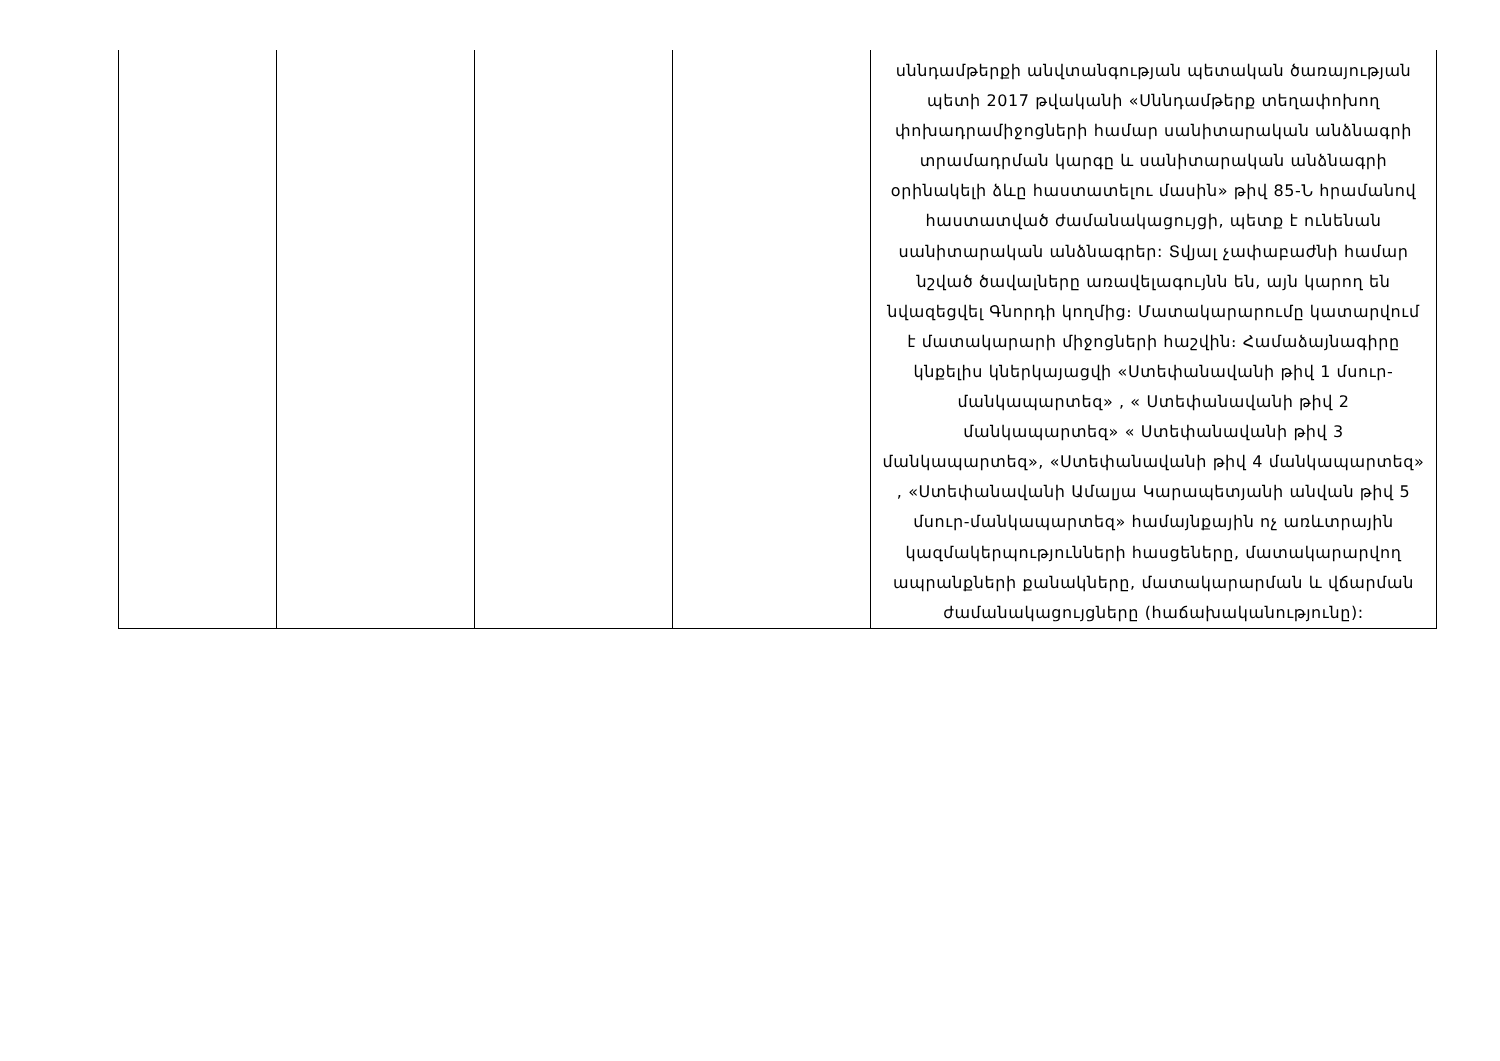| | | | | սննդամթերքի անվտանգության պետական ծառայության պետի 2017 թվականի «Սննդամթերք տեղափոխող փոխադրամիջոցների համար սանիտարական անձնագրի տրամադրման կարգը և սանիտարական անձնագրի օրինակելի ձևը հաստատելու մասին» թիվ 85-Ն հրամանով հաստատված ժամանակացույցի, պետք է ունենան սանիտարական անձնագրեր: Տվյալ չափաբաժնի համար նշված ծավալները առավելագույնն են, այն կարող են նվազեցվել Գնորդի կողմից։ Մատակարարումը կատարվում է մատակարարի միջոցների հաշվին։ Համաձայնագիրը կնքելիս կներկայացվի «Ստեփանավանի թիվ 1 մսուր-մանկապարտեզ» , « Ստեփանավանի թիվ 2 մանկապարտեզ» « Ստեփանավանի թիվ 3 մանկապարտեզ», «Ստեփանավանի թիվ 4 մանկապարտեզ» , «Ստեփանավանի Ամալյա Կարապետյանի անվան թիվ 5 մսուր-մանկապարտեզ» համայնքային ոչ առևտրային կազմակերպությունների հասցեները, մատակարարվող ապրանքների քանակները, մատակարարման և վճարման ժամանակացույցները (հաճախականությունը): |